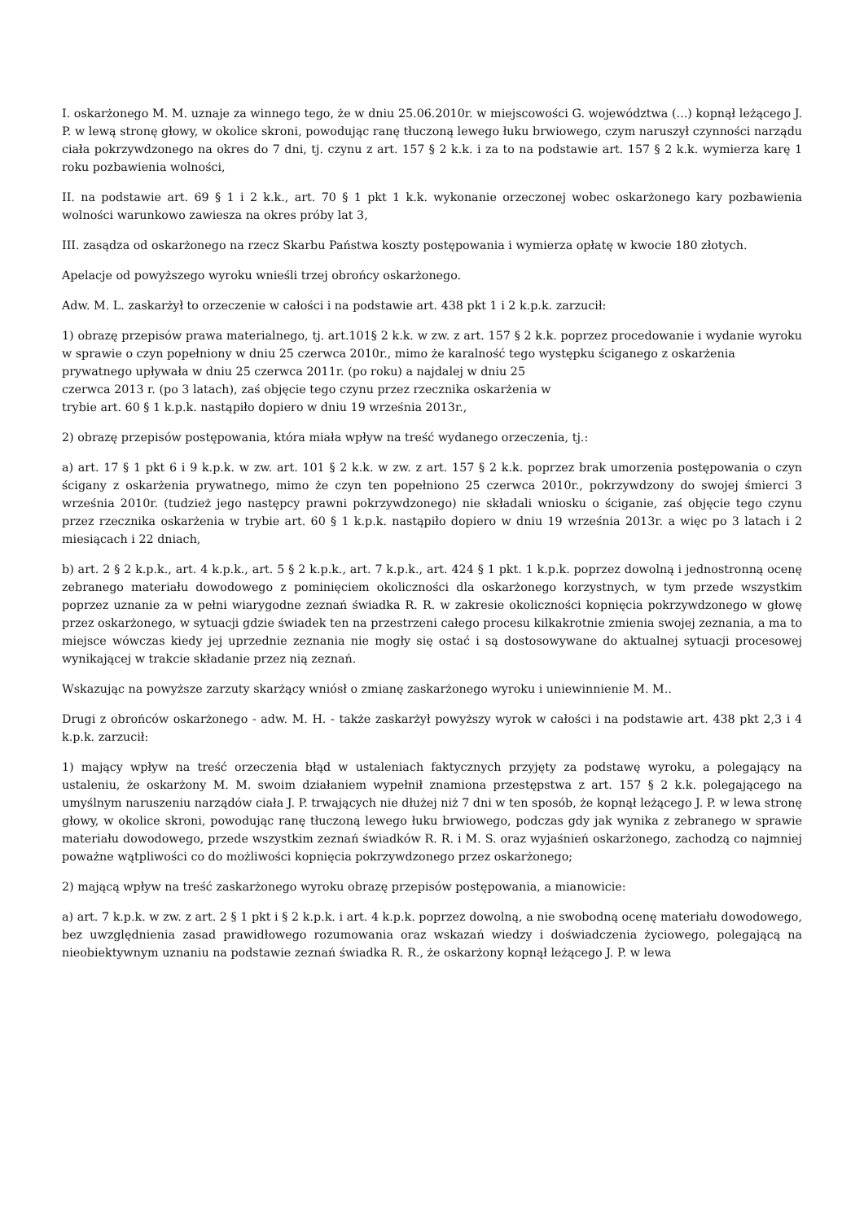I. oskarżonego M. M. uznaje za winnego tego, że w dniu 25.06.2010r. w miejscowości G. województwa (...) kopnął leżącego J. P. w lewą stronę głowy, w okolice skroni, powodując ranę tłuczoną lewego łuku brwiowego, czym naruszył czynności narządu ciała pokrzywdzonego na okres do 7 dni, tj. czynu z art. 157 § 2 k.k. i za to na podstawie art. 157 § 2 k.k. wymierza karę 1 roku pozbawienia wolności,
II. na podstawie art. 69 § 1 i 2 k.k., art. 70 § 1 pkt 1 k.k. wykonanie orzeczonej wobec oskarżonego kary pozbawienia wolności warunkowo zawiesza na okres próby lat 3,
III. zasądza od oskarżonego na rzecz Skarbu Państwa koszty postępowania i wymierza opłatę w kwocie 180 złotych.
Apelacje od powyższego wyroku wnieśli trzej obrońcy oskarżonego.
Adw. M. L. zaskarżył to orzeczenie w całości i na podstawie art. 438 pkt 1 i 2 k.p.k. zarzucił:
1) obrazę przepisów prawa materialnego, tj. art.101§ 2 k.k. w zw. z art. 157 § 2 k.k. poprzez procedowanie i wydanie wyroku w sprawie o czyn popełniony w dniu 25 czerwca 2010r., mimo że karalność tego występku ściganego z oskarżenia
prywatnego upływała w dniu 25 czerwca 2011r. (po roku) a najdalej w dniu 25
czerwca 2013 r. (po 3 latach), zaś objęcie tego czynu przez rzecznika oskarżenia w
trybie art. 60 § 1 k.p.k. nastąpiło dopiero w dniu 19 września 2013r.,
2) obrazę przepisów postępowania, która miała wpływ na treść wydanego orzeczenia, tj.:
a) art. 17 § 1 pkt 6 i 9 k.p.k. w zw. art. 101 § 2 k.k. w zw. z art. 157 § 2 k.k. poprzez brak umorzenia postępowania o czyn ścigany z oskarżenia prywatnego, mimo że czyn ten popełniono 25 czerwca 2010r., pokrzywdzony do swojej śmierci 3 września 2010r. (tudzież jego następcy prawni pokrzywdzonego) nie składali wniosku o ściganie, zaś objęcie tego czynu przez rzecznika oskarżenia w trybie art. 60 § 1 k.p.k. nastąpiło dopiero w dniu 19 września 2013r. a więc po 3 latach i 2 miesiącach i 22 dniach,
b) art. 2 § 2 k.p.k., art. 4 k.p.k., art. 5 § 2 k.p.k., art. 7 k.p.k., art. 424 § 1 pkt. 1 k.p.k. poprzez dowolną i jednostronną ocenę zebranego materiału dowodowego z pominięciem okoliczności dla oskarżonego korzystnych, w tym przede wszystkim poprzez uznanie za w pełni wiarygodne zeznań świadka R. R. w zakresie okoliczności kopnięcia pokrzywdzonego w głowę przez oskarżonego, w sytuacji gdzie świadek ten na przestrzeni całego procesu kilkakrotnie zmienia swojej zeznania, a ma to miejsce wówczas kiedy jej uprzednie zeznania nie mogły się ostać i są dostosowywane do aktualnej sytuacji procesowej wynikającej w trakcie składanie przez nią zeznań.
Wskazując na powyższe zarzuty skarżący wniósł o zmianę zaskarżonego wyroku i uniewinnienie M. M..
Drugi z obrońców oskarżonego - adw. M. H. - także zaskarżył powyższy wyrok w całości i na podstawie art. 438 pkt 2,3 i 4 k.p.k. zarzucił:
1) mający wpływ na treść orzeczenia błąd w ustaleniach faktycznych przyjęty za podstawę wyroku, a polegający na ustaleniu, że oskarżony M. M. swoim działaniem wypełnił znamiona przestępstwa z art. 157 § 2 k.k. polegającego na umyślnym naruszeniu narządów ciała J. P. trwających nie dłużej niż 7 dni w ten sposób, że kopnął leżącego J. P. w lewa stronę głowy, w okolice skroni, powodując ranę tłuczoną lewego łuku brwiowego, podczas gdy jak wynika z zebranego w sprawie materiału dowodowego, przede wszystkim zeznań świadków R. R. i M. S. oraz wyjaśnień oskarżonego, zachodzą co najmniej poważne wątpliwości co do możliwości kopnięcia pokrzywdzonego przez oskarżonego;
2) mającą wpływ na treść zaskarżonego wyroku obrazę przepisów postępowania, a mianowicie:
a) art. 7 k.p.k. w zw. z art. 2 § 1 pkt i § 2 k.p.k. i art. 4 k.p.k. poprzez dowolną, a nie swobodną ocenę materiału dowodowego, bez uwzględnienia zasad prawidłowego rozumowania oraz wskazań wiedzy i doświadczenia życiowego, polegającą na nieobiektywnym uznaniu na podstawie zeznań świadka R. R., że oskarżony kopnął leżącego J. P. w lewa